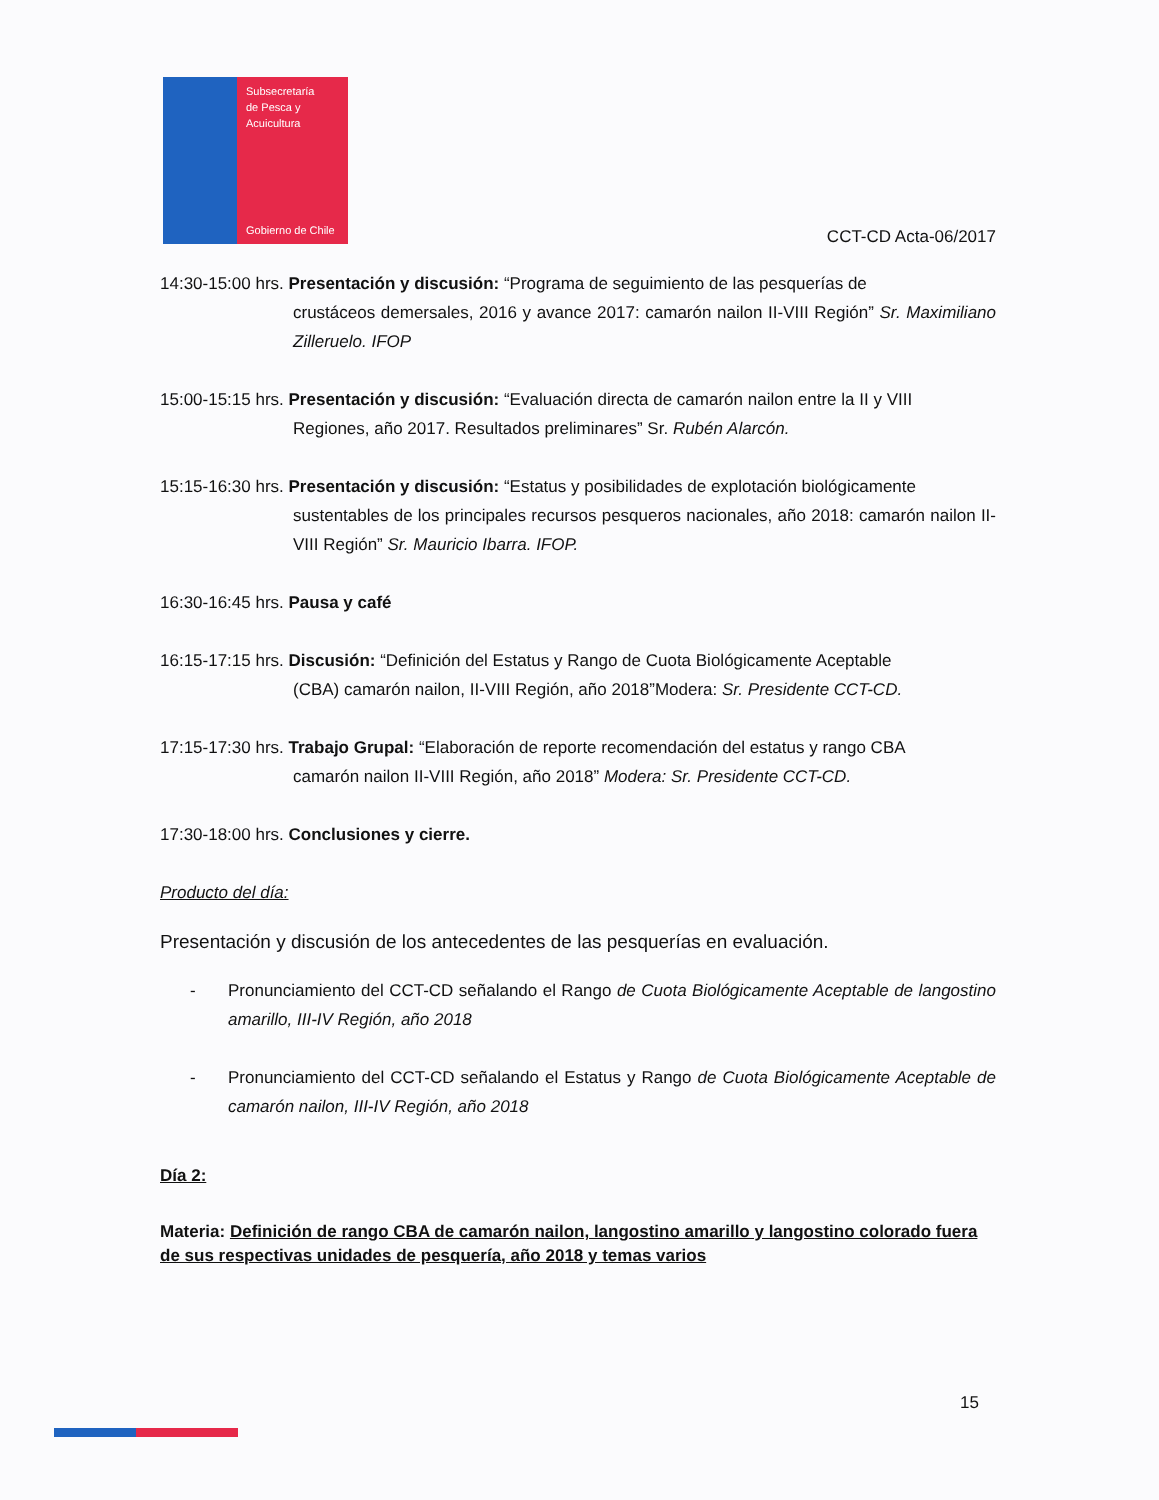Subsecretaría
de Pesca y
Acuicultura
Gobierno de Chile
CCT-CD Acta-06/2017
14:30-15:00 hrs. Presentación y discusión: “Programa de seguimiento de las pesquerías de
crustáceos demersales, 2016 y avance 2017: camarón nailon II-VIII Región” Sr. Maximiliano Zilleruelo. IFOP
15:00-15:15 hrs. Presentación y discusión: “Evaluación directa de camarón nailon entre la II y VIII
Regiones, año 2017. Resultados preliminares” Sr. Rubén Alarcón.
15:15-16:30 hrs. Presentación y discusión: “Estatus y posibilidades de explotación biológicamente
sustentables de los principales recursos pesqueros nacionales, año 2018: camarón nailon II-VIII Región” Sr. Mauricio Ibarra. IFOP.
16:30-16:45 hrs. Pausa y café
16:15-17:15 hrs. Discusión: “Definición del Estatus y Rango de Cuota Biológicamente Aceptable
(CBA) camarón nailon, II-VIII Región, año 2018”Modera: Sr. Presidente CCT-CD.
17:15-17:30 hrs. Trabajo Grupal: “Elaboración de reporte recomendación del estatus y rango CBA
camarón nailon II-VIII Región, año 2018” Modera: Sr. Presidente CCT-CD.
17:30-18:00 hrs. Conclusiones y cierre.
Producto del día:
Presentación y discusión de los antecedentes de las pesquerías en evaluación.
- Pronunciamiento del CCT-CD señalando el Rango de Cuota Biológicamente Aceptable de langostino amarillo, III-IV Región, año 2018
- Pronunciamiento del CCT-CD señalando el Estatus y Rango de Cuota Biológicamente Aceptable de camarón nailon, III-IV Región, año 2018
Día 2:
Materia: Definición de rango CBA de camarón nailon, langostino amarillo y langostino colorado fuera de sus respectivas unidades de pesquería, año 2018 y temas varios
15